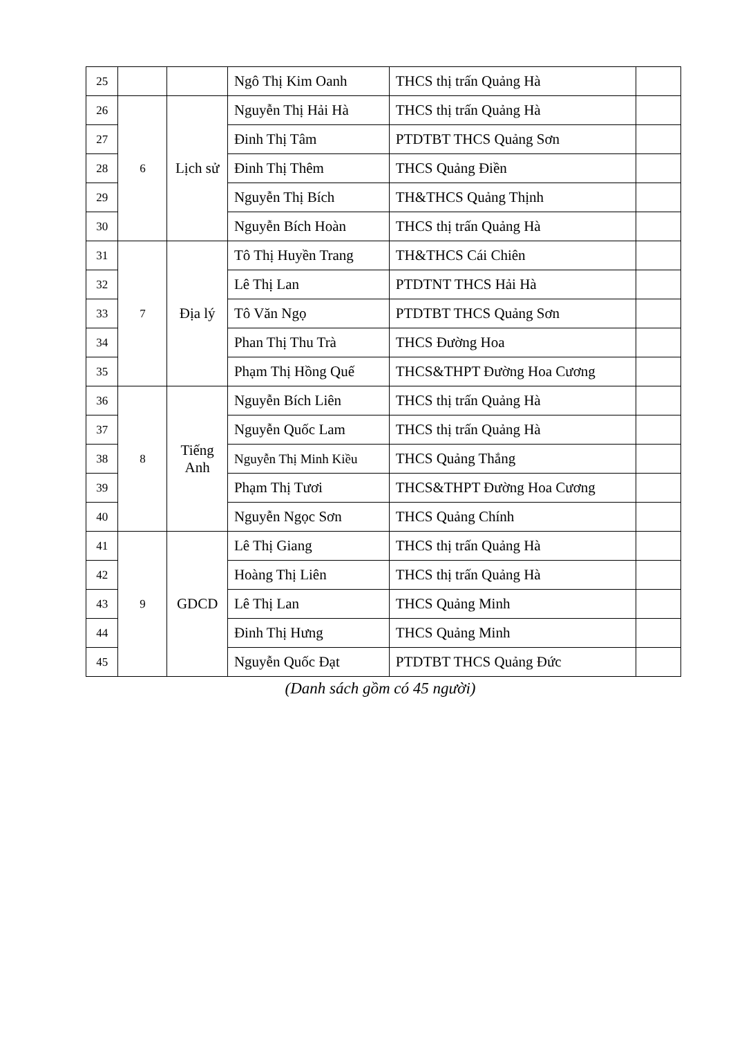| 25 | | | Ngô Thị Kim Oanh | THCS thị trấn Quảng Hà | |
| 26 | 6 | Lịch sử | Nguyễn Thị Hải Hà | THCS thị trấn Quảng Hà | |
| 27 | | | Đinh Thị Tâm | PTDTBT THCS Quảng Sơn | |
| 28 | | | Đinh Thị Thêm | THCS Quảng Điền | |
| 29 | | | Nguyễn Thị Bích | TH&THCS Quảng Thịnh | |
| 30 | | | Nguyễn Bích Hoàn | THCS thị trấn Quảng Hà | |
| 31 | 7 | Địa lý | Tô Thị Huyền Trang | TH&THCS Cái Chiên | |
| 32 | | | Lê Thị Lan | PTDTNT THCS Hải Hà | |
| 33 | | | Tô Văn Ngọ | PTDTBT THCS Quảng Sơn | |
| 34 | | | Phan Thị Thu Trà | THCS Đường Hoa | |
| 35 | | | Phạm Thị Hồng Quế | THCS&THPT Đường Hoa Cương | |
| 36 | 8 | Tiếng Anh | Nguyễn Bích Liên | THCS thị trấn Quảng Hà | |
| 37 | | | Nguyễn Quốc Lam | THCS thị trấn Quảng Hà | |
| 38 | | | Nguyễn Thị Minh Kiều | THCS Quảng Thắng | |
| 39 | | | Phạm Thị Tươi | THCS&THPT Đường Hoa Cương | |
| 40 | | | Nguyễn Ngọc Sơn | THCS Quảng Chính | |
| 41 | 9 | GDCD | Lê Thị Giang | THCS thị trấn Quảng Hà | |
| 42 | | | Hoàng Thị Liên | THCS thị trấn Quảng Hà | |
| 43 | | | Lê Thị Lan | THCS Quảng Minh | |
| 44 | | | Đinh Thị Hưng | THCS Quảng Minh | |
| 45 | | | Nguyễn Quốc Đạt | PTDTBT THCS Quảng Đức | |
(Danh sách gồm có 45 người)